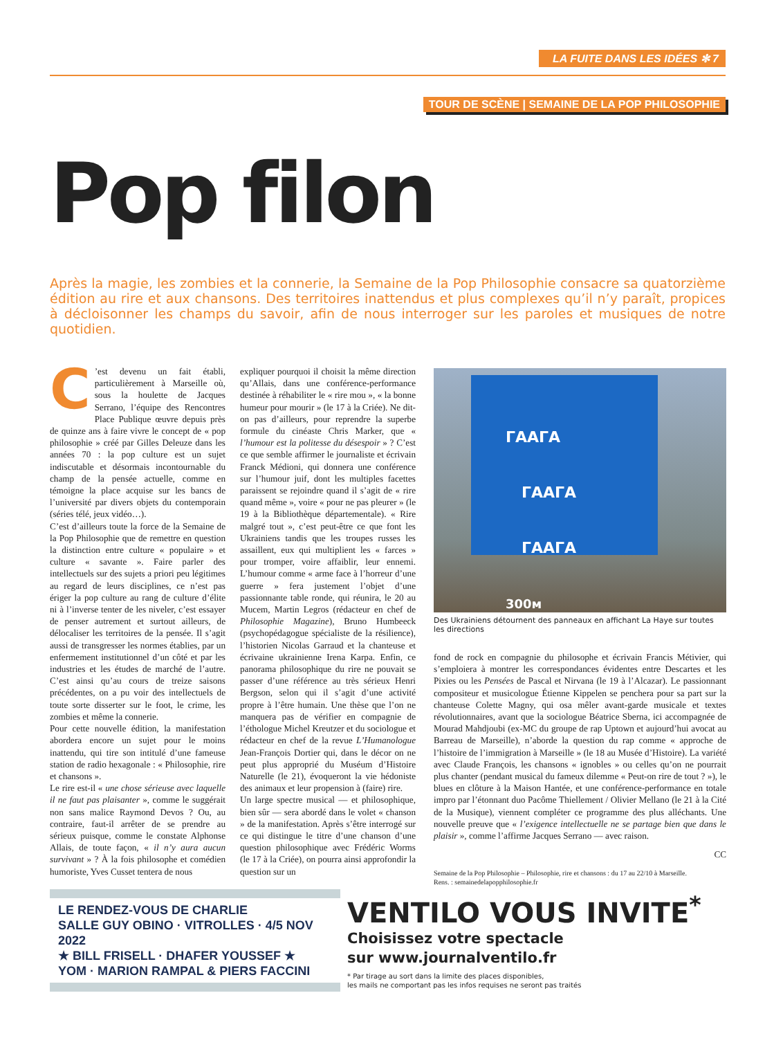LA FUITE DANS LES IDÉES ✻ 7
TOUR DE SCÈNE | SEMAINE DE LA POP PHILOSOPHIE
Pop filon
Après la magie, les zombies et la connerie, la Semaine de la Pop Philosophie consacre sa quatorzième édition au rire et aux chansons. Des territoires inattendus et plus complexes qu’il n’y paraît, propices à décloisonner les champs du savoir, afin de nous interroger sur les paroles et musiques de notre quotidien.
C’est devenu un fait établi, particulièrement à Marseille où, sous la houlette de Jacques Serrano, l’équipe des Rencontres Place Publique œuvre depuis près de quinze ans à faire vivre le concept de « pop philosophie » créé par Gilles Deleuze dans les années 70 : la pop culture est un sujet indiscutable et désormais incontournable du champ de la pensée actuelle, comme en témoigne la place acquise sur les bancs de l’université par divers objets du contemporain (séries télé, jeux vidéo…).
C’est d’ailleurs toute la force de la Semaine de la Pop Philosophie que de remettre en question la distinction entre culture « populaire » et culture « savante ». Faire parler des intellectuels sur des sujets a priori peu légitimes au regard de leurs disciplines, ce n’est pas ériger la pop culture au rang de culture d’élite ni à l’inverse tenter de les niveler, c’est essayer de penser autrement et surtout ailleurs, de délocaliser les territoires de la pensée. Il s’agit aussi de transgresser les normes établies, par un enfermement institutionnel d’un côté et par les industries et les études de marché de l’autre. C’est ainsi qu’au cours de treize saisons précédentes, on a pu voir des intellectuels de toute sorte disserter sur le foot, le crime, les zombies et même la connerie.
Pour cette nouvelle édition, la manifestation abordera encore un sujet pour le moins inattendu, qui tire son intitulé d’une fameuse station de radio hexagonale : « Philosophie, rire et chansons ».
Le rire est-il « une chose sérieuse avec laquelle il ne faut pas plaisanter », comme le suggérait non sans malice Raymond Devos ? Ou, au contraire, faut-il arrêter de se prendre au sérieux puisque, comme le constate Alphonse Allais, de toute façon, « il n’y aura aucun survivant » ? À la fois philosophe et comédien humoriste, Yves Cusset tentera de nous
expliquer pourquoi il choisit la même direction qu’Allais, dans une conférence-performance destinée à réhabiliter le « rire mou », « la bonne humeur pour mourir » (le 17 à la Criée). Ne dit-on pas d’ailleurs, pour reprendre la superbe formule du cinéaste Chris Marker, que « l’humour est la politesse du désespoir » ? C’est ce que semble affirmer le journaliste et écrivain Franck Médioni, qui donnera une conférence sur l’humour juif, dont les multiples facettes paraissent se rejoindre quand il s’agit de « rire quand même », voire « pour ne pas pleurer » (le 19 à la Bibliothèque départementale). « Rire malgré tout », c’est peut-être ce que font les Ukrainiens tandis que les troupes russes les assaillent, eux qui multiplient les « farces » pour tromper, voire affaiblir, leur ennemi. L’humour comme « arme face à l’horreur d’une guerre » fera justement l’objet d’une passionnante table ronde, qui réunira, le 20 au Mucem, Martin Legros (rédacteur en chef de Philosophie Magazine), Bruno Humbeeck (psychopédagogue spécialiste de la résilience), l’historien Nicolas Garraud et la chanteuse et écrivaine ukrainienne Irena Karpa. Enfin, ce panorama philosophique du rire ne pouvait se passer d’une référence au très sérieux Henri Bergson, selon qui il s’agit d’une activité propre à l’être humain. Une thèse que l’on ne manquera pas de vérifier en compagnie de l’éthologue Michel Kreutzer et du sociologue et rédacteur en chef de la revue L’Humanologue Jean-François Dortier qui, dans le décor on ne peut plus approprié du Muséum d’Histoire Naturelle (le 21), évoqueront la vie hédoniste des animaux et leur propension à (faire) rire.
Un large spectre musical — et philosophique, bien sûr — sera abordé dans le volet « chanson » de la manifestation. Après s’être interrogé sur ce qui distingue le titre d’une chanson d’une question philosophique avec Frédéric Worms (le 17 à la Criée), on pourra ainsi approfondir la question sur un
ГААГА
ГААГА
ГААГА
300м
Des Ukrainiens détournent des panneaux en affichant La Haye sur toutes les directions
fond de rock en compagnie du philosophe et écrivain Francis Métivier, qui s’emploiera à montrer les correspondances évidentes entre Descartes et les Pixies ou les Pensées de Pascal et Nirvana (le 19 à l’Alcazar). Le passionnant compositeur et musicologue Étienne Kippelen se penchera pour sa part sur la chanteuse Colette Magny, qui osa mêler avant-garde musicale et textes révolutionnaires, avant que la sociologue Béatrice Sberna, ici accompagnée de Mourad Mahdjoubi (ex-MC du groupe de rap Uptown et aujourd’hui avocat au Barreau de Marseille), n’aborde la question du rap comme « approche de l’histoire de l’immigration à Marseille » (le 18 au Musée d’Histoire). La variété avec Claude François, les chansons « ignobles » ou celles qu’on ne pourrait plus chanter (pendant musical du fameux dilemme « Peut-on rire de tout ? »), le blues en clôture à la Maison Hantée, et une conférence-performance en totale impro par l’étonnant duo Pacôme Thiellement / Olivier Mellano (le 21 à la Cité de la Musique), viennent compléter ce programme des plus alléchants. Une nouvelle preuve que « l’exigence intellectuelle ne se partage bien que dans le plaisir », comme l’affirme Jacques Serrano — avec raison.
CC
Semaine de la Pop Philosophie – Philosophie, rire et chansons : du 17 au 22/10 à Marseille.
Rens. : semainedelapopphilosophie.fr
LE RENDEZ-VOUS DE CHARLIE
SALLE GUY OBINO · VITROLLES · 4/5 NOV 2022
★ BILL FRISELL · DHAFER YOUSSEF ★
YOM · MARION RAMPAL & PIERS FACCINI
VENTILO VOUS INVITE<sup>*</sup>
Choisissez votre spectacle
sur www.journalventilo.fr
* Par tirage au sort dans la limite des places disponibles,
les mails ne comportant pas les infos requises ne seront pas traités